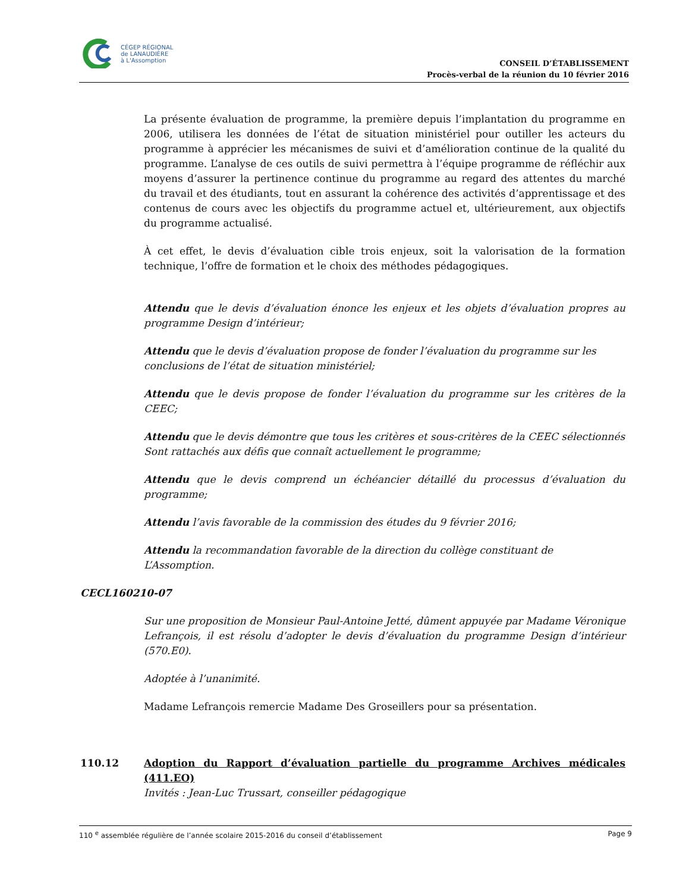CÉGEP RÉGIONAL
de LANAUDIÈRE
à L'Assomption
CONSEIL D’ÉTABLISSEMENT
Procès-verbal de la réunion du 10 février 2016
La présente évaluation de programme, la première depuis l’implantation du programme en 2006, utilisera les données de l’état de situation ministériel pour outiller les acteurs du programme à apprécier les mécanismes de suivi et d’amélioration continue de la qualité du programme. L’analyse de ces outils de suivi permettra à l’équipe programme de réfléchir aux moyens d’assurer la pertinence continue du programme au regard des attentes du marché du travail et des étudiants, tout en assurant la cohérence des activités d’apprentissage et des contenus de cours avec les objectifs du programme actuel et, ultérieurement, aux objectifs du programme actualisé.
À cet effet, le devis d’évaluation cible trois enjeux, soit la valorisation de la formation technique, l’offre de formation et le choix des méthodes pédagogiques.
Attendu que le devis d’évaluation énonce les enjeux et les objets d’évaluation propres au programme Design d’intérieur;
Attendu que le devis d’évaluation propose de fonder l’évaluation du programme sur les conclusions de l’état de situation ministériel;
Attendu que le devis propose de fonder l’évaluation du programme sur les critères de la CEEC;
Attendu que le devis démontre que tous les critères et sous-critères de la CEEC sélectionnés Sont rattachés aux défis que connaît actuellement le programme;
Attendu que le devis comprend un échéancier détaillé du processus d’évaluation du programme;
Attendu l’avis favorable de la commission des études du 9 février 2016;
Attendu la recommandation favorable de la direction du collège constituant de L’Assomption.
CECL160210-07
Sur une proposition de Monsieur Paul-Antoine Jetté, dûment appuyée par Madame Véronique Lefrançois, il est résolu d’adopter le devis d’évaluation du programme Design d’intérieur (570.E0).
Adoptée à l’unanimité.
Madame Lefrançois remercie Madame Des Groseillers pour sa présentation.
110.12 Adoption du Rapport d’évaluation partielle du programme Archives médicales (411.EO)
Invités : Jean-Luc Trussart, conseiller pédagogique
110 <sup>e</sup> assemblée régulière de l’année scolaire 2015-2016 du conseil d’établissement Page 9